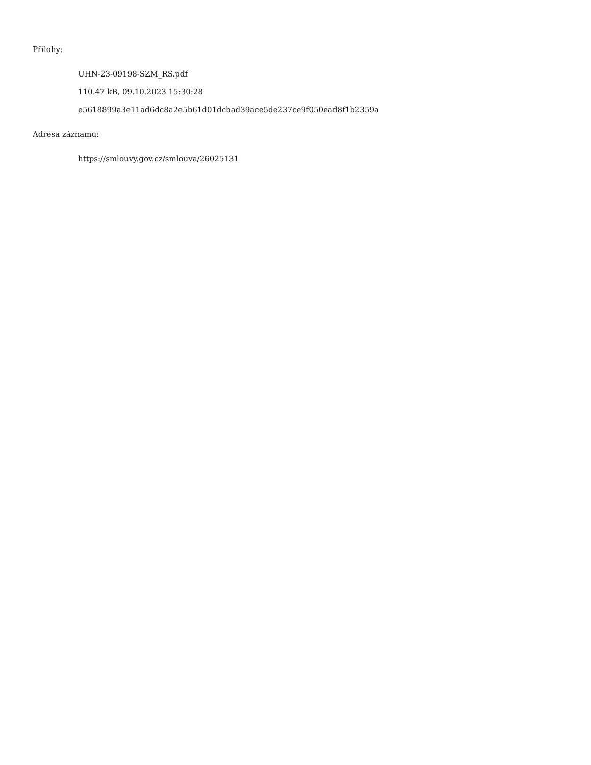Přílohy:
UHN-23-09198-SZM_RS.pdf
110.47 kB, 09.10.2023 15:30:28
e5618899a3e11ad6dc8a2e5b61d01dcbad39ace5de237ce9f050ead8f1b2359a
Adresa záznamu:
https://smlouvy.gov.cz/smlouva/26025131